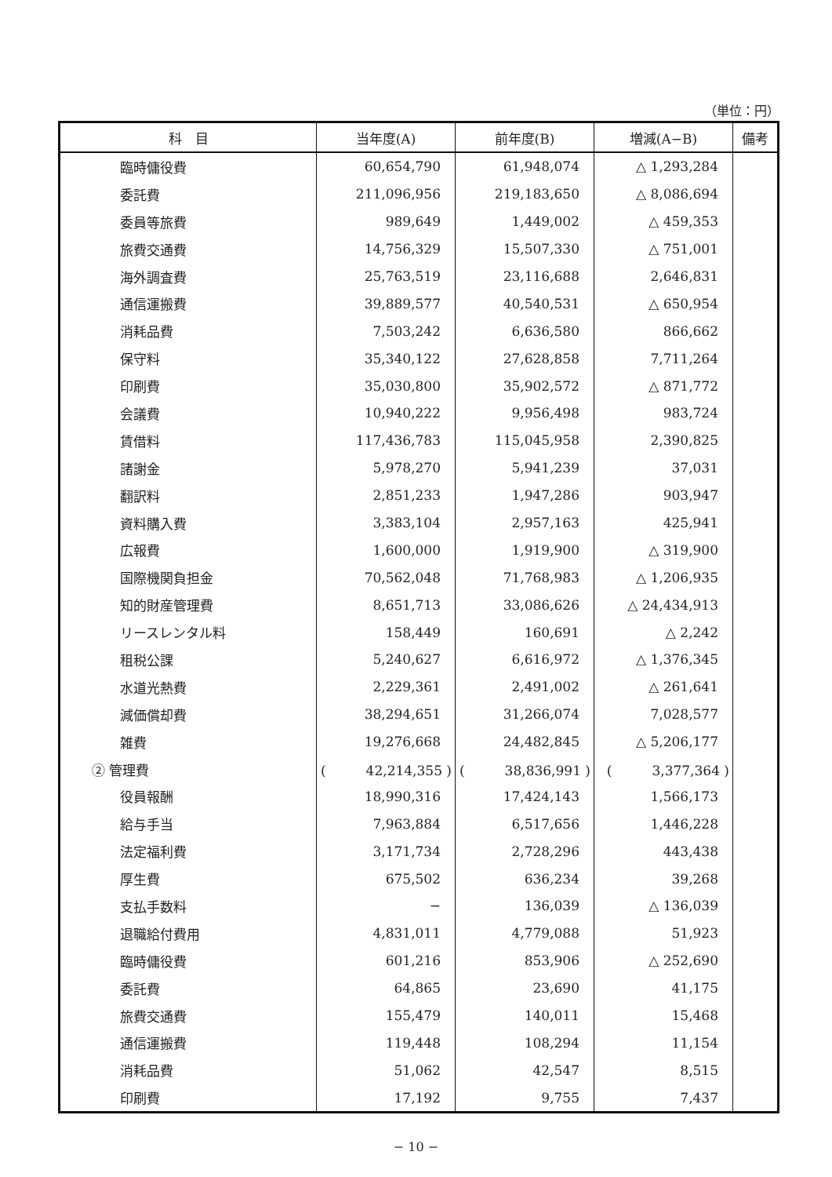（単位：円）
| 科 目 | 当年度(A) | 前年度(B) | 増減(A−B) | 備考 |
| --- | --- | --- | --- | --- |
| 臨時傭役費 | 60,654,790 | 61,948,074 | △ 1,293,284 | |
| 委託費 | 211,096,956 | 219,183,650 | △ 8,086,694 | |
| 委員等旅費 | 989,649 | 1,449,002 | △ 459,353 | |
| 旅費交通費 | 14,756,329 | 15,507,330 | △ 751,001 | |
| 海外調査費 | 25,763,519 | 23,116,688 | 2,646,831 | |
| 通信運搬費 | 39,889,577 | 40,540,531 | △ 650,954 | |
| 消耗品費 | 7,503,242 | 6,636,580 | 866,662 | |
| 保守料 | 35,340,122 | 27,628,858 | 7,711,264 | |
| 印刷費 | 35,030,800 | 35,902,572 | △ 871,772 | |
| 会議費 | 10,940,222 | 9,956,498 | 983,724 | |
| 賃借料 | 117,436,783 | 115,045,958 | 2,390,825 | |
| 諸謝金 | 5,978,270 | 5,941,239 | 37,031 | |
| 翻訳料 | 2,851,233 | 1,947,286 | 903,947 | |
| 資料購入費 | 3,383,104 | 2,957,163 | 425,941 | |
| 広報費 | 1,600,000 | 1,919,900 | △ 319,900 | |
| 国際機関負担金 | 70,562,048 | 71,768,983 | △ 1,206,935 | |
| 知的財産管理費 | 8,651,713 | 33,086,626 | △ 24,434,913 | |
| リースレンタル料 | 158,449 | 160,691 | △ 2,242 | |
| 租税公課 | 5,240,627 | 6,616,972 | △ 1,376,345 | |
| 水道光熱費 | 2,229,361 | 2,491,002 | △ 261,641 | |
| 減価償却費 | 38,294,651 | 31,266,074 | 7,028,577 | |
| 雑費 | 19,276,668 | 24,482,845 | △ 5,206,177 | |
| ② 管理費 | ( 42,214,355 ) | ( 38,836,991 ) | ( 3,377,364 ) | |
| 役員報酬 | 18,990,316 | 17,424,143 | 1,566,173 | |
| 給与手当 | 7,963,884 | 6,517,656 | 1,446,228 | |
| 法定福利費 | 3,171,734 | 2,728,296 | 443,438 | |
| 厚生費 | 675,502 | 636,234 | 39,268 | |
| 支払手数料 | − | 136,039 | △ 136,039 | |
| 退職給付費用 | 4,831,011 | 4,779,088 | 51,923 | |
| 臨時傭役費 | 601,216 | 853,906 | △ 252,690 | |
| 委託費 | 64,865 | 23,690 | 41,175 | |
| 旅費交通費 | 155,479 | 140,011 | 15,468 | |
| 通信運搬費 | 119,448 | 108,294 | 11,154 | |
| 消耗品費 | 51,062 | 42,547 | 8,515 | |
| 印刷費 | 17,192 | 9,755 | 7,437 | |
− 10 −